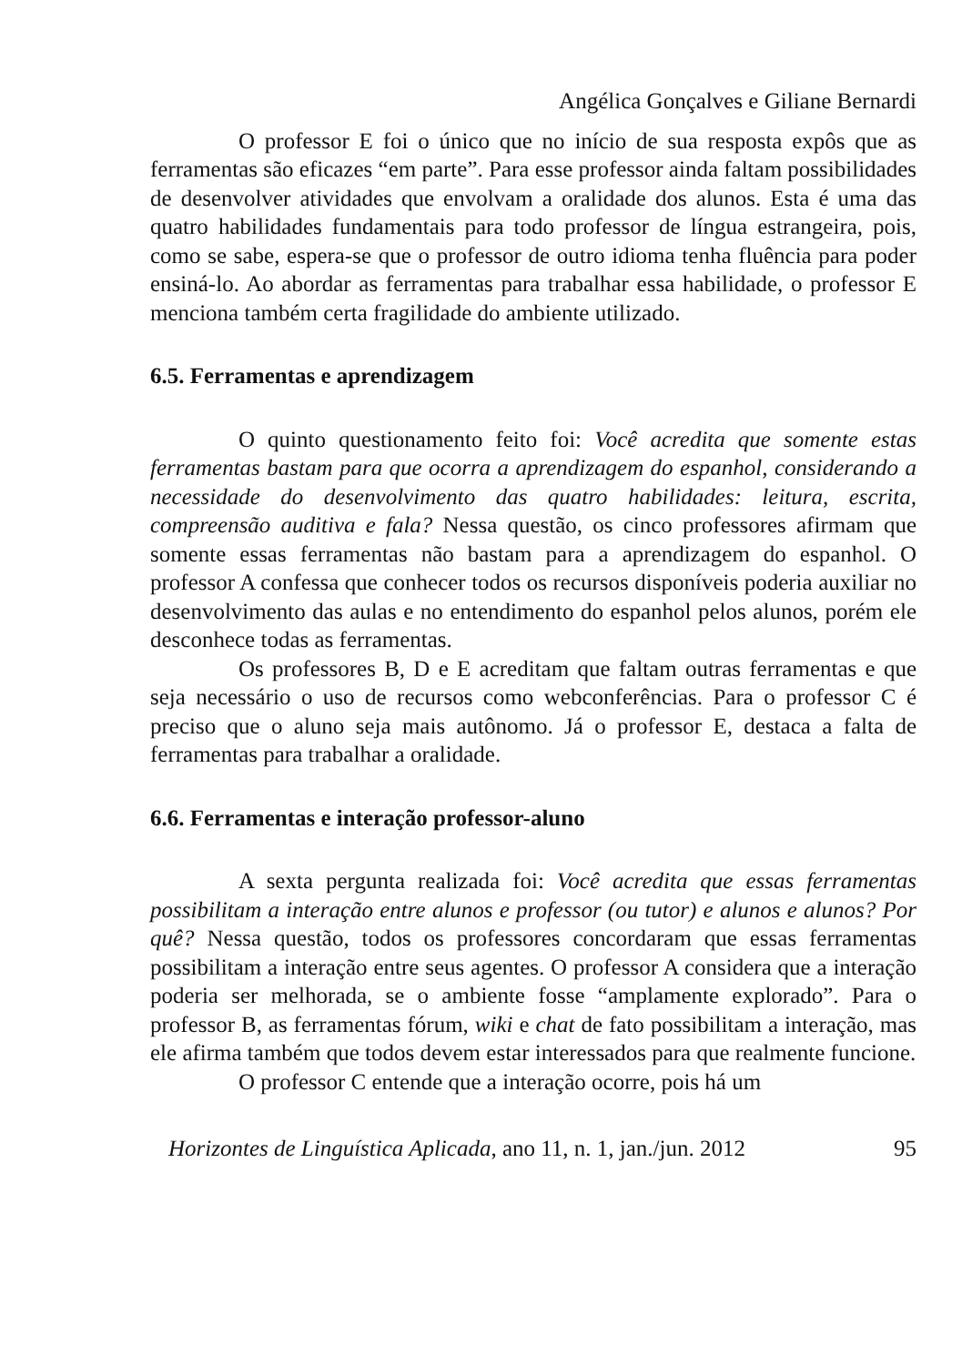Angélica Gonçalves e Giliane Bernardi
O professor E foi o único que no início de sua resposta expôs que as ferramentas são eficazes “em parte”. Para esse professor ainda faltam possibilidades de desenvolver atividades que envolvam a oralidade dos alunos. Esta é uma das quatro habilidades fundamentais para todo professor de língua estrangeira, pois, como se sabe, espera-se que o professor de outro idioma tenha fluência para poder ensiná-lo. Ao abordar as ferramentas para trabalhar essa habilidade, o professor E menciona também certa fragilidade do ambiente utilizado.
6.5. Ferramentas e aprendizagem
O quinto questionamento feito foi: Você acredita que somente estas ferramentas bastam para que ocorra a aprendizagem do espanhol, considerando a necessidade do desenvolvimento das quatro habilidades: leitura, escrita, compreensão auditiva e fala? Nessa questão, os cinco professores afirmam que somente essas ferramentas não bastam para a aprendizagem do espanhol. O professor A confessa que conhecer todos os recursos disponíveis poderia auxiliar no desenvolvimento das aulas e no entendimento do espanhol pelos alunos, porém ele desconhece todas as ferramentas.
Os professores B, D e E acreditam que faltam outras ferramentas e que seja necessário o uso de recursos como webconferências. Para o professor C é preciso que o aluno seja mais autônomo. Já o professor E, destaca a falta de ferramentas para trabalhar a oralidade.
6.6. Ferramentas e interação professor-aluno
A sexta pergunta realizada foi: Você acredita que essas ferramentas possibilitam a interação entre alunos e professor (ou tutor) e alunos e alunos? Por quê? Nessa questão, todos os professores concordaram que essas ferramentas possibilitam a interação entre seus agentes. O professor A considera que a interação poderia ser melhorada, se o ambiente fosse “amplamente explorado”. Para o professor B, as ferramentas fórum, wiki e chat de fato possibilitam a interação, mas ele afirma também que todos devem estar interessados para que realmente funcione.
O professor C entende que a interação ocorre, pois há um
Horizontes de Linguística Aplicada, ano 11, n. 1, jan./jun. 2012 95